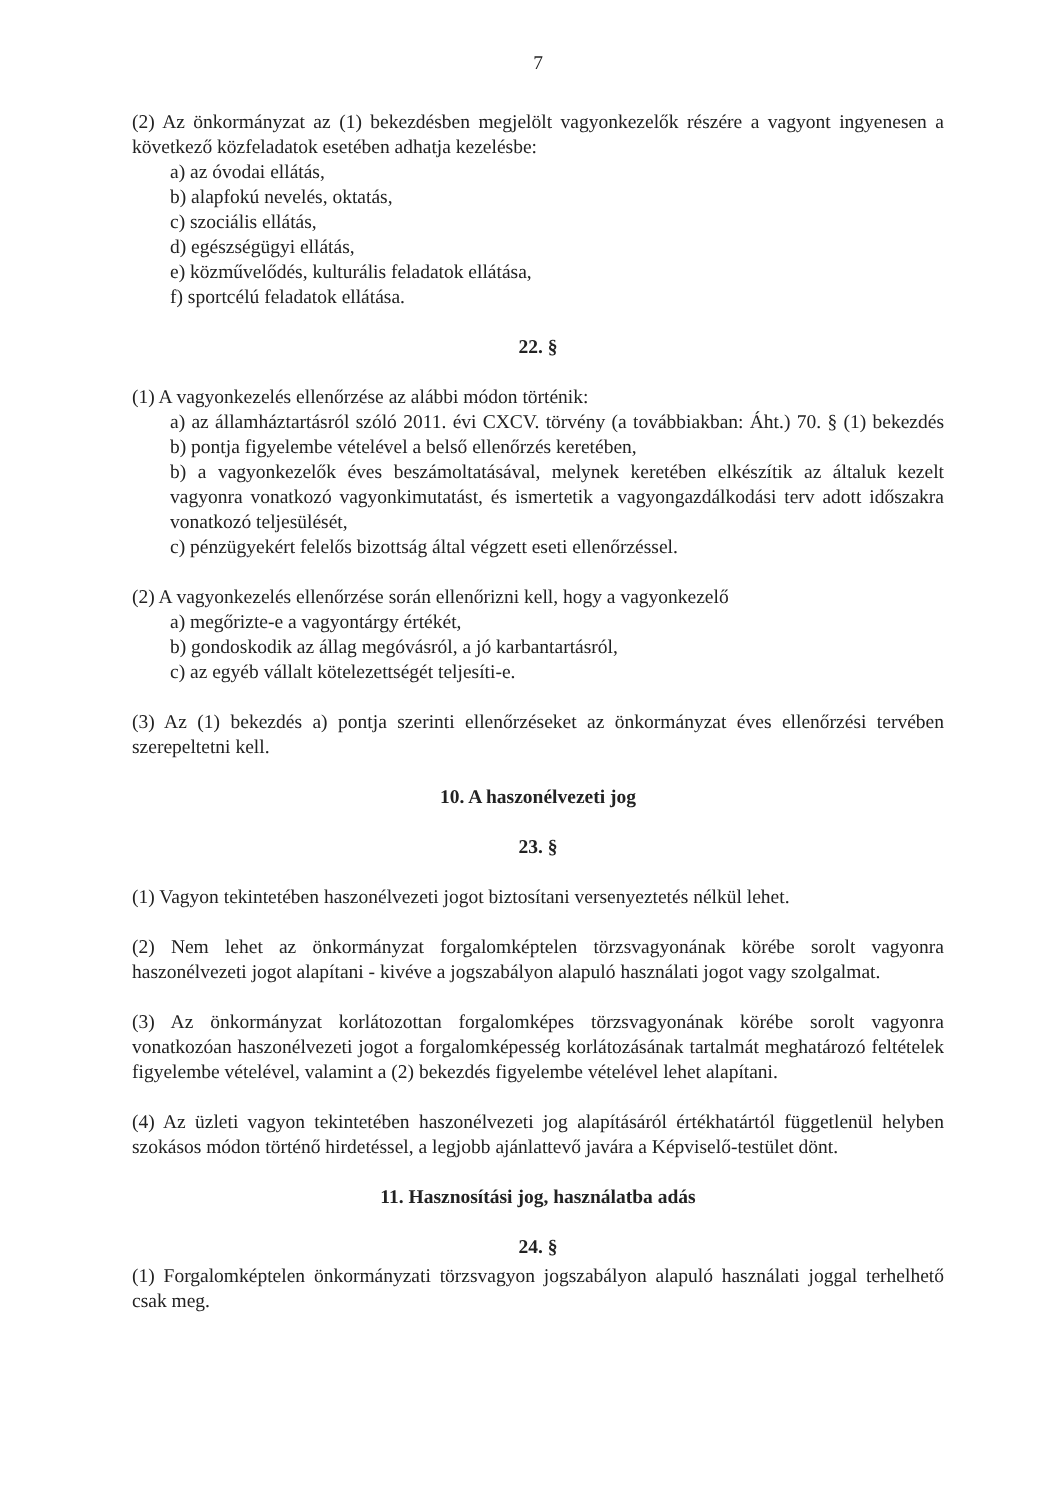7
(2) Az önkormányzat az (1) bekezdésben megjelölt vagyonkezelők részére a vagyont ingyenesen a következő közfeladatok esetében adhatja kezelésbe:
a) az óvodai ellátás,
b) alapfokú nevelés, oktatás,
c) szociális ellátás,
d) egészségügyi ellátás,
e) közművelődés, kulturális feladatok ellátása,
f) sportcélú feladatok ellátása.
22. §
(1) A vagyonkezelés ellenőrzése az alábbi módon történik:
a) az államháztartásról szóló 2011. évi CXCV. törvény (a továbbiakban: Áht.) 70. § (1) bekezdés b) pontja figyelembe vételével a belső ellenőrzés keretében,
b) a vagyonkezelők éves beszámoltatásával, melynek keretében elkészítik az általuk kezelt vagyonra vonatkozó vagyonkimutatást, és ismertetik a vagyongazdálkodási terv adott időszakra vonatkozó teljesülését,
c) pénzügyekért felelős bizottság által végzett eseti ellenőrzéssel.
(2) A vagyonkezelés ellenőrzése során ellenőrizni kell, hogy a vagyonkezelő
a) megőrizte-e a vagyontárgy értékét,
b) gondoskodik az állag megóvásról, a jó karbantartásról,
c) az egyéb vállalt kötelezettségét teljesíti-e.
(3) Az (1) bekezdés a) pontja szerinti ellenőrzéseket az önkormányzat éves ellenőrzési tervében szerepeltetni kell.
10. A haszonélvezeti jog
23. §
(1) Vagyon tekintetében haszonélvezeti jogot biztosítani versenyeztetés nélkül lehet.
(2) Nem lehet az önkormányzat forgalomképtelen törzsvagyonának körébe sorolt vagyonra haszonélvezeti jogot alapítani - kivéve a jogszabályon alapuló használati jogot vagy szolgalmat.
(3) Az önkormányzat korlátozottan forgalomképes törzsvagyonának körébe sorolt vagyonra vonatkozóan haszonélvezeti jogot a forgalomképesség korlátozásának tartalmát meghatározó feltételek figyelembe vételével, valamint a (2) bekezdés figyelembe vételével lehet alapítani.
(4) Az üzleti vagyon tekintetében haszonélvezeti jog alapításáról értékhatártól függetlenül helyben szokásos módon történő hirdetéssel, a legjobb ajánlattevő javára a Képviselő-testület dönt.
11. Hasznosítási jog, használatba adás
24. §
(1) Forgalomképtelen önkormányzati törzsvagyon jogszabályon alapuló használati joggal terhelhető csak meg.